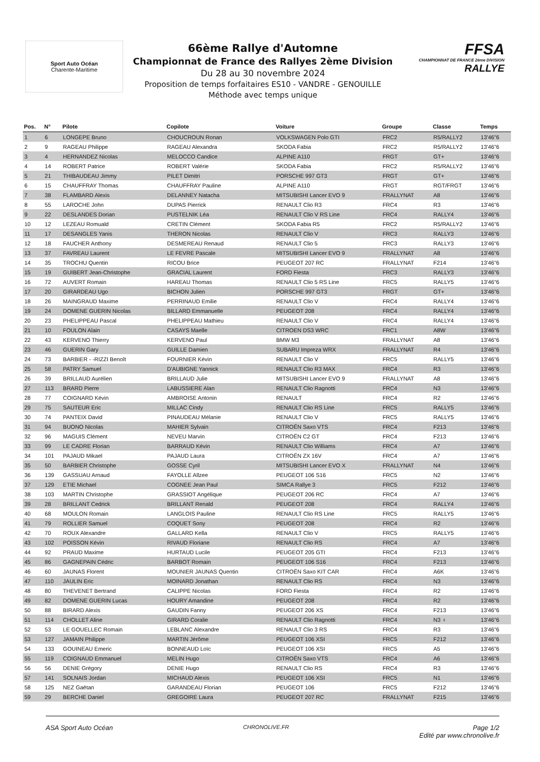Sport Auto Océan
Charente-Maritime
66ème Rallye d'Automne
Championnat de France des Rallyes 2ème Division
Du 28 au 30 novembre 2024
Proposition de temps forfaitaires ES10 - VANDRE - GENOUILLE
Méthode avec temps unique
FFSA
CHAMPIONNAT DE FRANCE 2ème DIVISION
RALLYE
| Pos. | N° | Pilote | Copilote | Voiture | Groupe | Classe | Temps |
| --- | --- | --- | --- | --- | --- | --- | --- |
| 1 | 6 | LONGEPE Bruno | CHOUCROUN Ronan | VOLKSWAGEN Polo GTI | FRC2 | R5/RALLY2 | 13'46"6 |
| 2 | 9 | RAGEAU Philippe | RAGEAU Alexandra | SKODA Fabia | FRC2 | R5/RALLY2 | 13'46"6 |
| 3 | 4 | HERNANDEZ Nicolas | MELOCCO Candice | ALPINE A110 | FRGT | GT+ | 13'46"6 |
| 4 | 14 | ROBERT Patrice | ROBERT Valérie | SKODA Fabia | FRC2 | R5/RALLY2 | 13'46"6 |
| 5 | 21 | THIBAUDEAU Jimmy | PILET Dimitri | PORSCHE 997 GT3 | FRGT | GT+ | 13'46"6 |
| 6 | 15 | CHAUFFRAY Thomas | CHAUFFRAY Pauline | ALPINE A110 | FRGT | RGT/FRGT | 13'46"6 |
| 7 | 38 | FLAMBARD Alexis | DELANNEY Natacha | MITSUBISHI Lancer EVO 9 | FRALLYNAT | A8 | 13'46"6 |
| 8 | 55 | LAROCHE John | DUPAS Pierrick | RENAULT Clio R3 | FRC4 | R3 | 13'46"6 |
| 9 | 22 | DESLANDES Dorian | PUSTELNIK Léa | RENAULT Clio V RS Line | FRC4 | RALLY4 | 13'46"6 |
| 10 | 12 | LEZEAU Romuald | CRETIN Clément | SKODA Fabia R5 | FRC2 | R5/RALLY2 | 13'46"6 |
| 11 | 17 | DESANGLES Yanis | THERON Nicolas | RENAULT Clio V | FRC3 | RALLY3 | 13'46"6 |
| 12 | 18 | FAUCHER Anthony | DESMEREAU Renaud | RENAULT Clio 5 | FRC3 | RALLY3 | 13'46"6 |
| 13 | 37 | FAVREAU Laurent | LE FEVRE Pascale | MITSUBISHI Lancer EVO 9 | FRALLYNAT | A8 | 13'46"6 |
| 14 | 35 | TROCHU Quentin | RICOU Brice | PEUGEOT 207 RC | FRALLYNAT | F214 | 13'46"6 |
| 15 | 19 | GUIBERT Jean-Christophe | GRACIAL Laurent | FORD Fiesta | FRC3 | RALLY3 | 13'46"6 |
| 16 | 72 | AUVERT Romain | HAREAU Thomas | RENAULT Clio 5 RS Line | FRC5 | RALLY5 | 13'46"6 |
| 17 | 20 | GIRARDEAU Ugo | BICHON Julien | PORSCHE 997 GT3 | FRGT | GT+ | 13'46"6 |
| 18 | 26 | MAINGRAUD Maxime | PERRINAUD Emilie | RENAULT Clio V | FRC4 | RALLY4 | 13'46"6 |
| 19 | 24 | DOMENE GUERIN Nicolas | BILLARD Emmanuelle | PEUGEOT 208 | FRC4 | RALLY4 | 13'46"6 |
| 20 | 23 | PHELIPPEAU Pascal | PHELIPPEAU Mathieu | RENAULT Clio V | FRC4 | RALLY4 | 13'46"6 |
| 21 | 10 | FOULON Alain | CASAYS Maelle | CITROEN DS3 WRC | FRC1 | A8W | 13'46"6 |
| 22 | 43 | KERVENO Thierry | KERVENO Paul | BMW M3 | FRALLYNAT | A8 | 13'46"6 |
| 23 | 46 | GUERIN Gary | GUILLE Damien | SUBARU Impreza WRX | FRALLYNAT | R4 | 13'46"6 |
| 24 | 73 | BARBIER - -RIZZI Benoît | FOURNIER Kévin | RENAULT Clio V | FRC5 | RALLY5 | 13'46"6 |
| 25 | 58 | PATRY Samuel | D'AUBIGNE Yannick | RENAULT Clio R3 MAX | FRC4 | R3 | 13'46"6 |
| 26 | 39 | BRILLAUD Aurélien | BRILLAUD Julie | MITSUBISHI Lancer EVO 9 | FRALLYNAT | A8 | 13'46"6 |
| 27 | 113 | BRARD Pierre | LABUSSIERE Alan | RENAULT Clio Ragnotti | FRC4 | N3 | 13'46"6 |
| 28 | 77 | COIGNARD Kévin | AMBROISE Antonin | RENAULT | FRC4 | R2 | 13'46"6 |
| 29 | 75 | SAUTEUR Eric | MILLAC Cindy | RENAULT Clio RS Line | FRC5 | RALLY5 | 13'46"6 |
| 30 | 74 | PANTEIX David | PINAUDEAU Mélanie | RENAULT Clio V | FRC5 | RALLY5 | 13'46"6 |
| 31 | 94 | BUONO Nicolas | MAHIER Sylvain | CITROËN Saxo VTS | FRC4 | F213 | 13'46"6 |
| 32 | 96 | MAGUIS Clément | NEVEU Marvin | CITROËN C2 GT | FRC4 | F213 | 13'46"6 |
| 33 | 99 | LE CADRE Florian | BARRAUD Kévin | RENAULT Clio Williams | FRC4 | A7 | 13'46"6 |
| 34 | 101 | PAJAUD Mikael | PAJAUD Laura | CITROËN ZX 16V | FRC4 | A7 | 13'46"6 |
| 35 | 50 | BARBIER Christophe | GOSSE Cyril | MITSUBISHI Lancer EVO X | FRALLYNAT | N4 | 13'46"6 |
| 36 | 139 | GASSUAU Arnaud | FAYOLLE Allzee | PEUGEOT 106 S16 | FRC5 | N2 | 13'46"6 |
| 37 | 129 | ETIE Michael | COGNEE Jean Paul | SIMCA Rallye 3 | FRC5 | F212 | 13'46"6 |
| 38 | 103 | MARTIN Christophe | GRASSIOT Angélique | PEUGEOT 206 RC | FRC4 | A7 | 13'46"6 |
| 39 | 28 | BRILLANT Cedrick | BRILLANT Renald | PEUGEOT 208 | FRC4 | RALLY4 | 13'46"6 |
| 40 | 68 | MOULON Romain | LANGLOIS Pauline | RENAULT Clio RS Line | FRC5 | RALLY5 | 13'46"6 |
| 41 | 79 | ROLLIER Samuel | COQUET Sony | PEUGEOT 208 | FRC4 | R2 | 13'46"6 |
| 42 | 70 | ROUX Alexandre | GALLARD Kella | RENAULT Clio V | FRC5 | RALLY5 | 13'46"6 |
| 43 | 102 | POISSON Kévin | RIVAUD Floriane | RENAULT Clio RS | FRC4 | A7 | 13'46"6 |
| 44 | 92 | PRAUD Maxime | HURTAUD Lucile | PEUGEOT 205 GTI | FRC4 | F213 | 13'46"6 |
| 45 | 86 | GAGNEPAIN Cédric | BARBOT Romain | PEUGEOT 106 S16 | FRC4 | F213 | 13'46"6 |
| 46 | 60 | JAUNAS Florent | MOUNIER JAUNAS Quentin | CITROËN Saxo KIT CAR | FRC4 | A6K | 13'46"6 |
| 47 | 110 | JAULIN Eric | MOINARD Jonathan | RENAULT Clio RS | FRC4 | N3 | 13'46"6 |
| 48 | 80 | THEVENET Bertrand | CALIPPE Nicolas | FORD Fiesta | FRC4 | R2 | 13'46"6 |
| 49 | 82 | DOMENE GUERIN Lucas | HOURY Amandine | PEUGEOT 208 | FRC4 | R2 | 13'46"6 |
| 50 | 88 | BIRARD Alexis | GAUDIN Fanny | PEUGEOT 206 XS | FRC4 | F213 | 13'46"6 |
| 51 | 114 | CHOLLET Aline | GIRARD Coralie | RENAULT Clio Ragnotti | FRC4 | N3 ♀ | 13'46"6 |
| 52 | 53 | LE GOUELLEC Romain | LEBLANC Alexandre | RENAULT Clio 3 RS | FRC4 | R3 | 13'46"6 |
| 53 | 127 | JAMAIN Philippe | MARTIN Jérôme | PEUGEOT 106 XSI | FRC5 | F212 | 13'46"6 |
| 54 | 133 | GOUINEAU Emeric | BONNEAUD Loïc | PEUGEOT 106 XSI | FRC5 | A5 | 13'46"6 |
| 55 | 119 | COIGNAUD Emmanuel | MELIN Hugo | CITROËN Saxo VTS | FRC4 | A6 | 13'46"6 |
| 56 | 56 | DENIE Grégory | DENIE Hugo | RENAULT Clio RS | FRC4 | R3 | 13'46"6 |
| 57 | 141 | SOLNAIS Jordan | MICHAUD Alexis | PEUGEOT 106 XSI | FRC5 | N1 | 13'46"6 |
| 58 | 125 | NEZ Gaëtan | GARANDEAU Florian | PEUGEOT 106 | FRC5 | F212 | 13'46"6 |
| 59 | 29 | BERCHE Daniel | GREGOIRE Laura | PEUGEOT 207 RC | FRALLYNAT | F215 | 13'46"6 |
ASA Sport Auto Océan CHRONOLIVE.FR Page 1/2
Edité par www.chronolive.fr